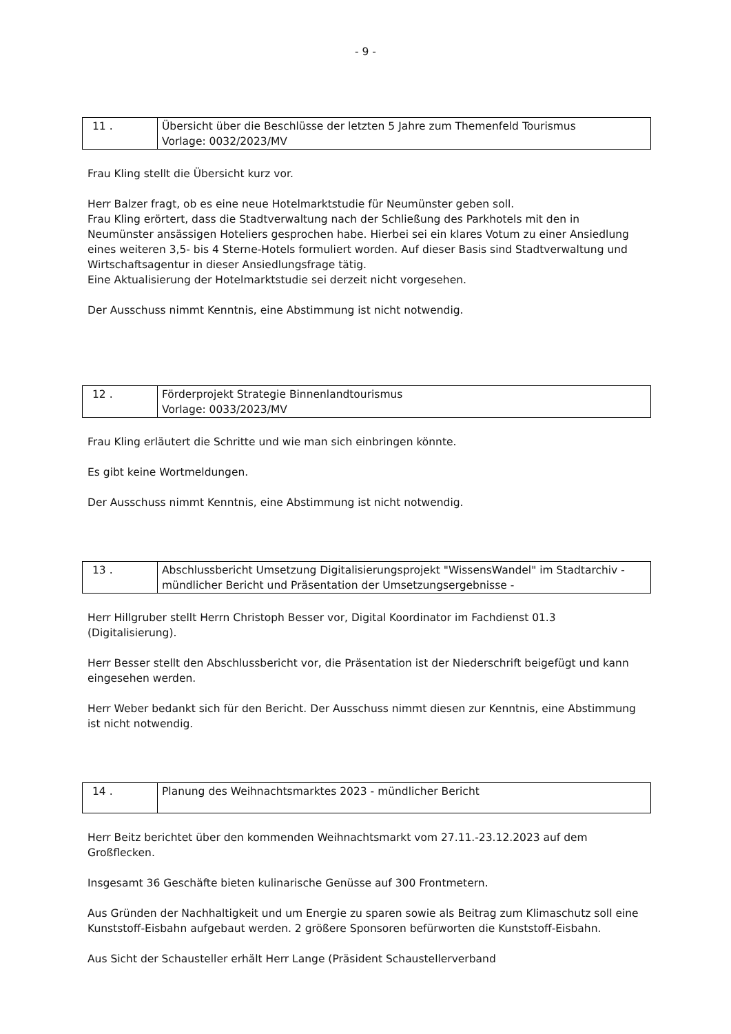- 9 -
| 11 . | Übersicht über die Beschlüsse der letzten 5 Jahre zum Themenfeld Tourismus Vorlage: 0032/2023/MV |
Frau Kling stellt die Übersicht kurz vor.
Herr Balzer fragt, ob es eine neue Hotelmarktstudie für Neumünster geben soll.
Frau Kling erörtert, dass die Stadtverwaltung nach der Schließung des Parkhotels mit den in Neumünster ansässigen Hoteliers gesprochen habe. Hierbei sei ein klares Votum zu einer Ansiedlung eines weiteren 3,5- bis 4 Sterne-Hotels formuliert worden. Auf dieser Basis sind Stadtverwaltung und Wirtschaftsagentur in dieser Ansiedlungsfrage tätig.
Eine Aktualisierung der Hotelmarktstudie sei derzeit nicht vorgesehen.
Der Ausschuss nimmt Kenntnis, eine Abstimmung ist nicht notwendig.
| 12 . | Förderprojekt Strategie Binnenlandtourismus Vorlage: 0033/2023/MV |
Frau Kling erläutert die Schritte und wie man sich einbringen könnte.
Es gibt keine Wortmeldungen.
Der Ausschuss nimmt Kenntnis, eine Abstimmung ist nicht notwendig.
| 13 . | Abschlussbericht Umsetzung Digitalisierungsprojekt "WissensWandel" im Stadtarchiv - mündlicher Bericht und Präsentation der Umsetzungsergebnisse - |
Herr Hillgruber stellt Herrn Christoph Besser vor, Digital Koordinator im Fachdienst 01.3 (Digitalisierung).
Herr Besser stellt den Abschlussbericht vor, die Präsentation ist der Niederschrift beigefügt und kann eingesehen werden.
Herr Weber bedankt sich für den Bericht. Der Ausschuss nimmt diesen zur Kenntnis, eine Abstimmung ist nicht notwendig.
| 14 . | Planung des Weihnachtsmarktes 2023 - mündlicher Bericht |
Herr Beitz berichtet über den kommenden Weihnachtsmarkt vom 27.11.-23.12.2023 auf dem Großflecken.
Insgesamt 36 Geschäfte bieten kulinarische Genüsse auf 300 Frontmetern.
Aus Gründen der Nachhaltigkeit und um Energie zu sparen sowie als Beitrag zum Klimaschutz soll eine Kunststoff-Eisbahn aufgebaut werden. 2 größere Sponsoren befürworten die Kunststoff-Eisbahn.
Aus Sicht der Schausteller erhält Herr Lange (Präsident Schaustellerverband